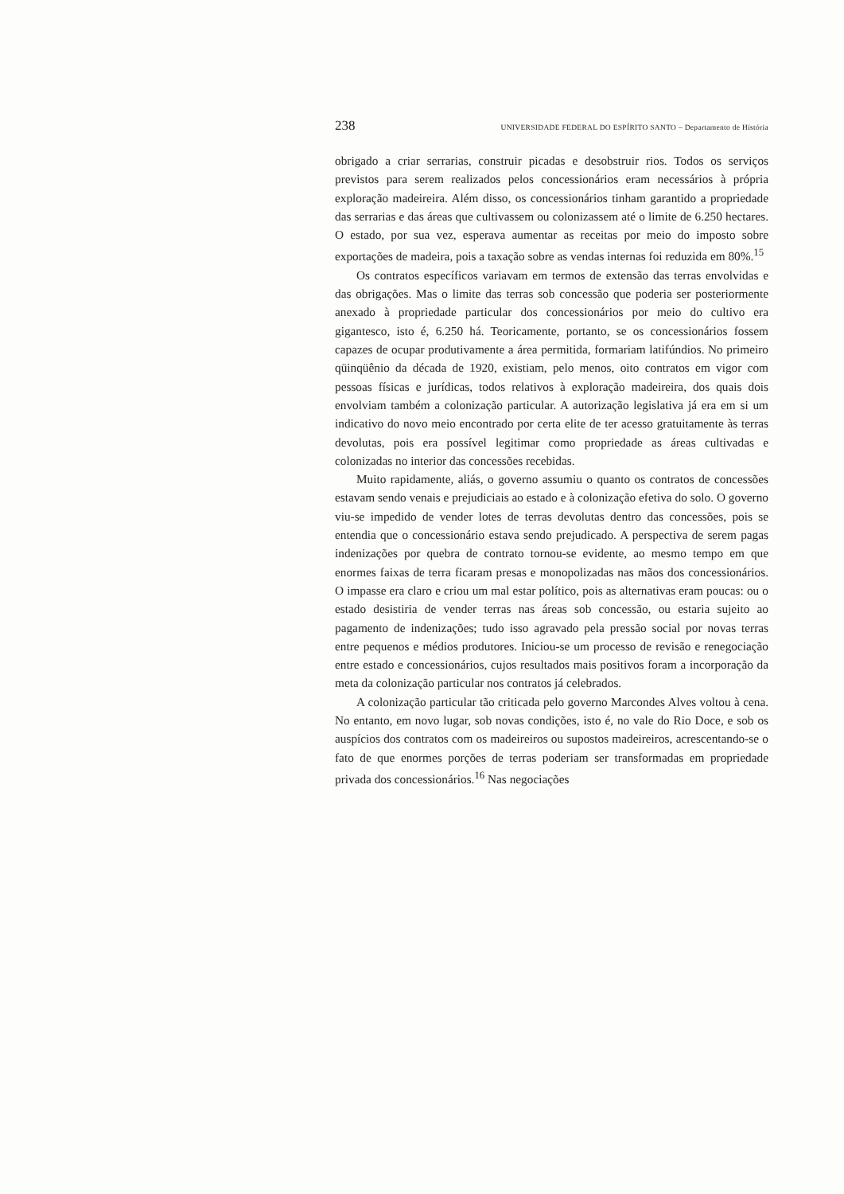238 UNIVERSIDADE FEDERAL DO ESPÍRITO SANTO – Departamento de História
obrigado a criar serrarias, construir picadas e desobstruir rios. Todos os serviços previstos para serem realizados pelos concessionários eram necessários à própria exploração madeireira. Além disso, os concessionários tinham garantido a propriedade das serrarias e das áreas que cultivassem ou colonizassem até o limite de 6.250 hectares. O estado, por sua vez, esperava aumentar as receitas por meio do imposto sobre exportações de madeira, pois a taxação sobre as vendas internas foi reduzida em 80%.<sup>15</sup>
Os contratos específicos variavam em termos de extensão das terras envolvidas e das obrigações. Mas o limite das terras sob concessão que poderia ser posteriormente anexado à propriedade particular dos concessionários por meio do cultivo era gigantesco, isto é, 6.250 há. Teoricamente, portanto, se os concessionários fossem capazes de ocupar produtivamente a área permitida, formariam latifúndios. No primeiro qüinqüênio da década de 1920, existiam, pelo menos, oito contratos em vigor com pessoas físicas e jurídicas, todos relativos à exploração madeireira, dos quais dois envolviam também a colonização particular. A autorização legislativa já era em si um indicativo do novo meio encontrado por certa elite de ter acesso gratuitamente às terras devolutas, pois era possível legitimar como propriedade as áreas cultivadas e colonizadas no interior das concessões recebidas.
Muito rapidamente, aliás, o governo assumiu o quanto os contratos de concessões estavam sendo venais e prejudiciais ao estado e à colonização efetiva do solo. O governo viu-se impedido de vender lotes de terras devolutas dentro das concessões, pois se entendia que o concessionário estava sendo prejudicado. A perspectiva de serem pagas indenizações por quebra de contrato tornou-se evidente, ao mesmo tempo em que enormes faixas de terra ficaram presas e monopolizadas nas mãos dos concessionários. O impasse era claro e criou um mal estar político, pois as alternativas eram poucas: ou o estado desistiria de vender terras nas áreas sob concessão, ou estaria sujeito ao pagamento de indenizações; tudo isso agravado pela pressão social por novas terras entre pequenos e médios produtores. Iniciou-se um processo de revisão e renegociação entre estado e concessionários, cujos resultados mais positivos foram a incorporação da meta da colonização particular nos contratos já celebrados.
A colonização particular tão criticada pelo governo Marcondes Alves voltou à cena. No entanto, em novo lugar, sob novas condições, isto é, no vale do Rio Doce, e sob os auspícios dos contratos com os madeireiros ou supostos madeireiros, acrescentando-se o fato de que enormes porções de terras poderiam ser transformadas em propriedade privada dos concessionários.<sup>16</sup> Nas negociações